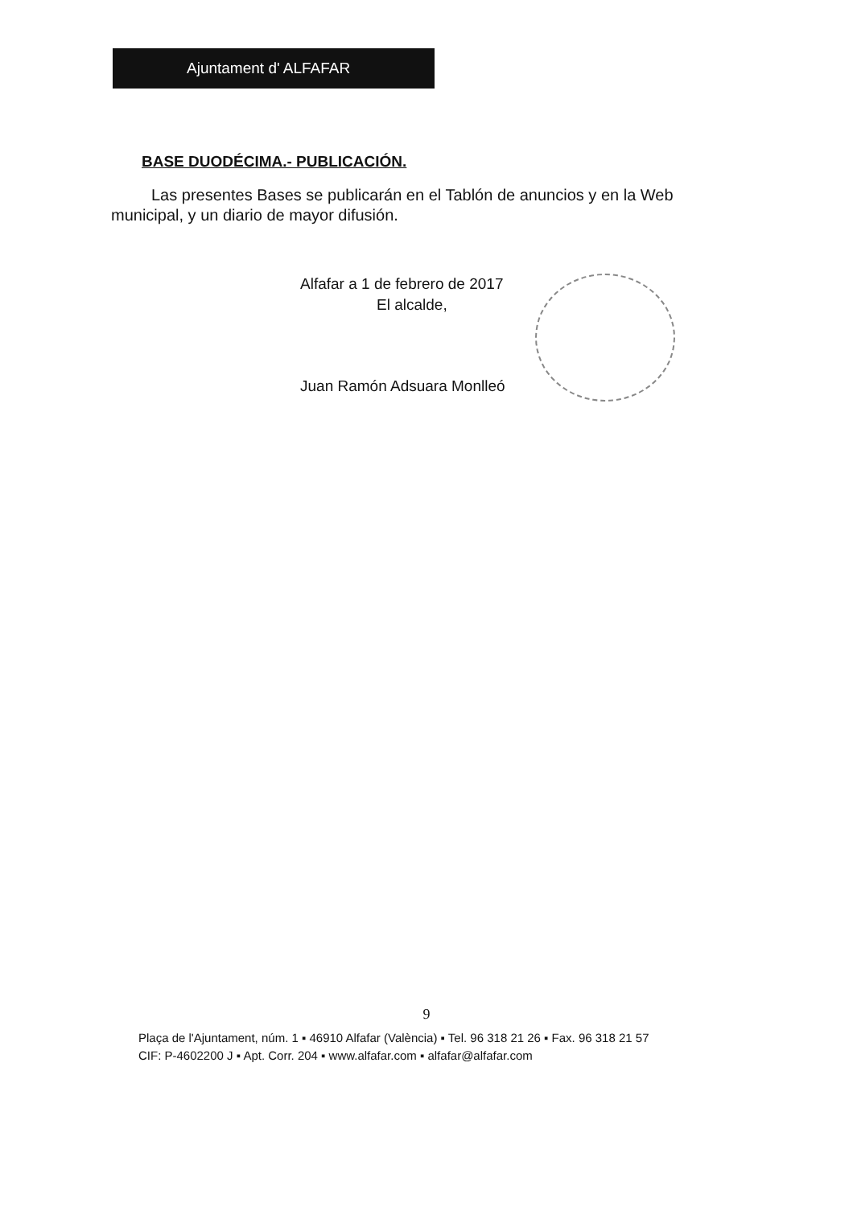Ajuntament d' ALFAFAR
BASE DUODÉCIMA.- PUBLICACIÓN.
Las presentes Bases se publicarán en el Tablón de anuncios y en la Web municipal, y un diario de mayor difusión.
Alfafar a 1 de febrero de 2017
El alcalde,
Juan Ramón Adsuara Monlleó
9
Plaça de l'Ajuntament, núm. 1 ▪ 46910 Alfafar (València) ▪ Tel. 96 318 21 26 ▪ Fax. 96 318 21 57
CIF: P-4602200 J ▪ Apt. Corr. 204 ▪ www.alfafar.com ▪ alfafar@alfafar.com